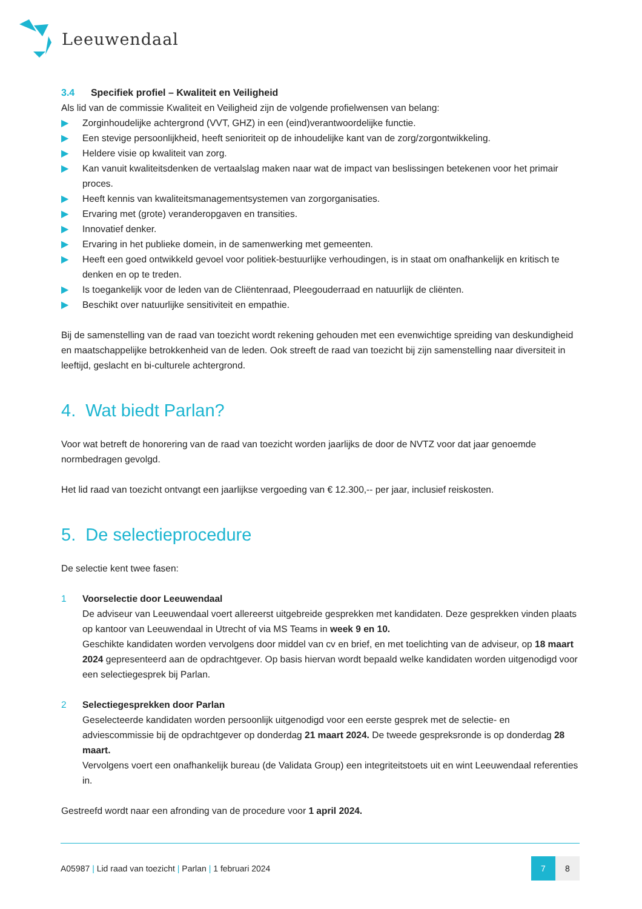Leeuwendaal
3.4 Specifiek profiel – Kwaliteit en Veiligheid
Als lid van de commissie Kwaliteit en Veiligheid zijn de volgende profielwensen van belang:
▶ Zorginhoudelijke achtergrond (VVT, GHZ) in een (eind)verantwoordelijke functie.
▶ Een stevige persoonlijkheid, heeft senioriteit op de inhoudelijke kant van de zorg/zorgontwikkeling.
▶ Heldere visie op kwaliteit van zorg.
▶ Kan vanuit kwaliteitsdenken de vertaalslag maken naar wat de impact van beslissingen betekenen voor het primair proces.
▶ Heeft kennis van kwaliteitsmanagementsystemen van zorgorganisaties.
▶ Ervaring met (grote) veranderopgaven en transities.
▶ Innovatief denker.
▶ Ervaring in het publieke domein, in de samenwerking met gemeenten.
▶ Heeft een goed ontwikkeld gevoel voor politiek-bestuurlijke verhoudingen, is in staat om onafhankelijk en kritisch te denken en op te treden.
▶ Is toegankelijk voor de leden van de Cliëntenraad, Pleegouderraad en natuurlijk de cliënten.
▶ Beschikt over natuurlijke sensitiviteit en empathie.
Bij de samenstelling van de raad van toezicht wordt rekening gehouden met een evenwichtige spreiding van deskundigheid en maatschappelijke betrokkenheid van de leden. Ook streeft de raad van toezicht bij zijn samenstelling naar diversiteit in leeftijd, geslacht en bi-culturele achtergrond.
4. Wat biedt Parlan?
Voor wat betreft de honorering van de raad van toezicht worden jaarlijks de door de NVTZ voor dat jaar genoemde normbedragen gevolgd.
Het lid raad van toezicht ontvangt een jaarlijkse vergoeding van € 12.300,-- per jaar, inclusief reiskosten.
5. De selectieprocedure
De selectie kent twee fasen:
1 Voorselectie door Leeuwendaal
De adviseur van Leeuwendaal voert allereerst uitgebreide gesprekken met kandidaten. Deze gesprekken vinden plaats op kantoor van Leeuwendaal in Utrecht of via MS Teams in week 9 en 10.
Geschikte kandidaten worden vervolgens door middel van cv en brief, en met toelichting van de adviseur, op 18 maart 2024 gepresenteerd aan de opdrachtgever. Op basis hiervan wordt bepaald welke kandidaten worden uitgenodigd voor een selectiegesprek bij Parlan.
2 Selectiegesprekken door Parlan
Geselecteerde kandidaten worden persoonlijk uitgenodigd voor een eerste gesprek met de selectie- en adviescommissie bij de opdrachtgever op donderdag 21 maart 2024. De tweede gespreksronde is op donderdag 28 maart.
Vervolgens voert een onafhankelijk bureau (de Validata Group) een integriteitstoets uit en wint Leeuwendaal referenties in.
Gestreefd wordt naar een afronding van de procedure voor 1 april 2024.
A05987 | Lid raad van toezicht | Parlan | 1 februari 2024
7 8